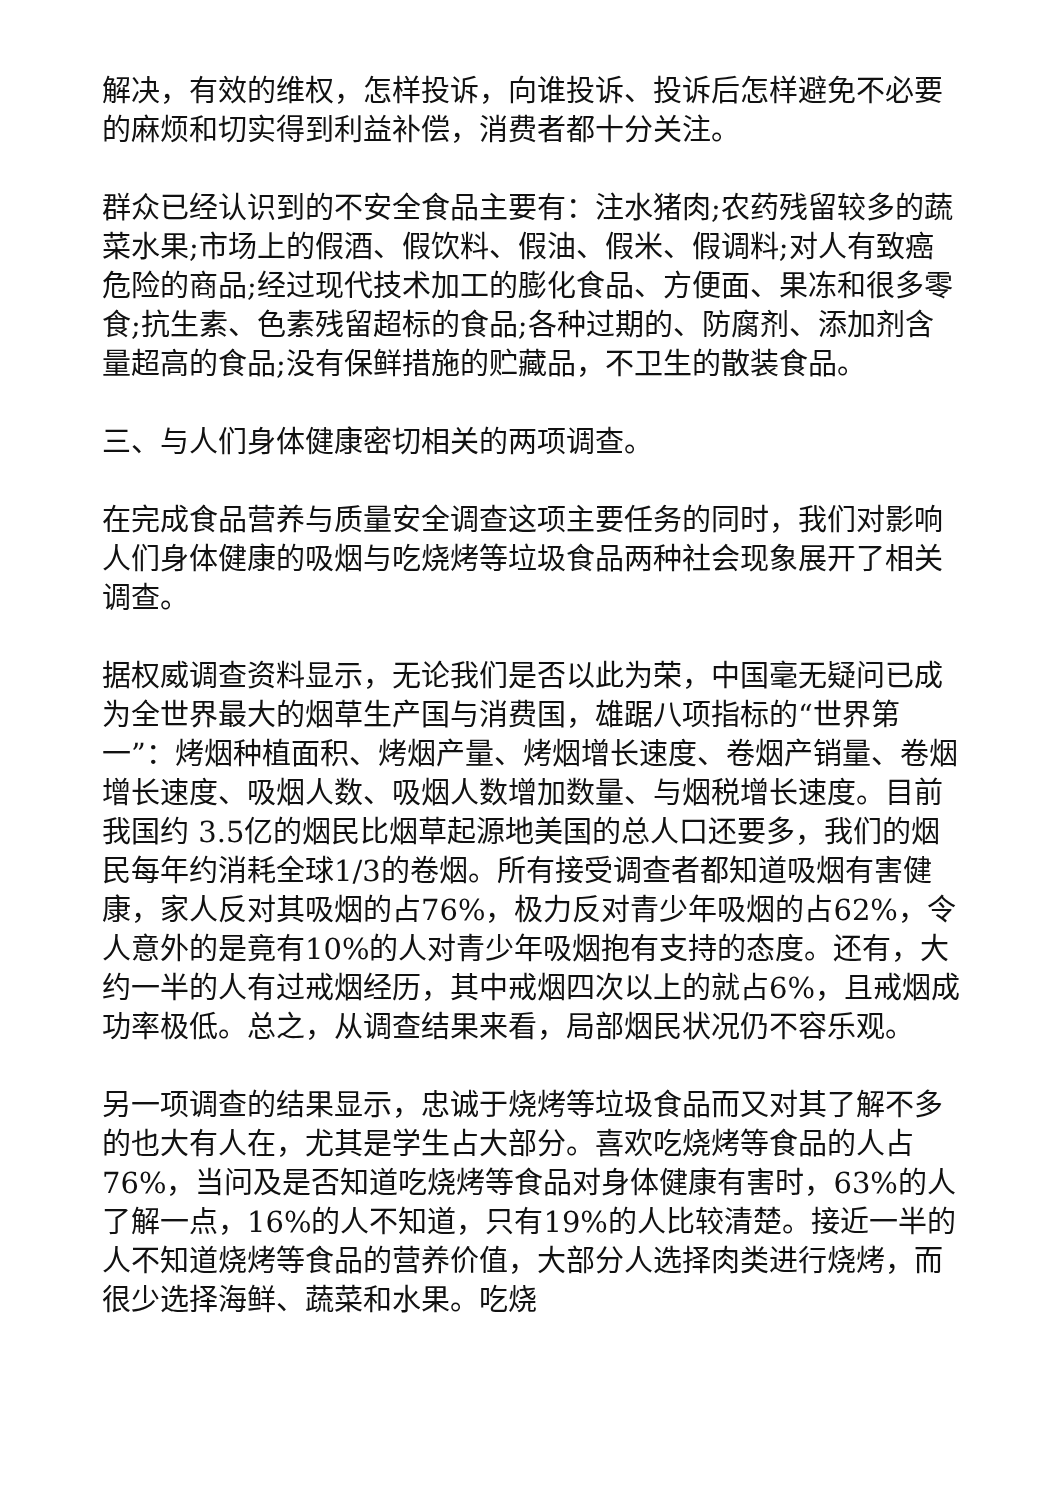解决，有效的维权，怎样投诉，向谁投诉、投诉后怎样避免不必要的麻烦和切实得到利益补偿，消费者都十分关注。
群众已经认识到的不安全食品主要有：注水猪肉;农药残留较多的蔬菜水果;市场上的假酒、假饮料、假油、假米、假调料;对人有致癌危险的商品;经过现代技术加工的膨化食品、方便面、果冻和很多零食;抗生素、色素残留超标的食品;各种过期的、防腐剂、添加剂含量超高的食品;没有保鲜措施的贮藏品，不卫生的散装食品。
三、与人们身体健康密切相关的两项调查。
在完成食品营养与质量安全调查这项主要任务的同时，我们对影响人们身体健康的吸烟与吃烧烤等垃圾食品两种社会现象展开了相关调查。
据权威调查资料显示，无论我们是否以此为荣，中国毫无疑问已成为全世界最大的烟草生产国与消费国，雄踞八项指标的“世界第一”：烤烟种植面积、烤烟产量、烤烟增长速度、卷烟产销量、卷烟增长速度、吸烟人数、吸烟人数增加数量、与烟税增长速度。目前我国约 3.5亿的烟民比烟草起源地美国的总人口还要多，我们的烟民每年约消耗全球1/3的卷烟。所有接受调查者都知道吸烟有害健康，家人反对其吸烟的占76%，极力反对青少年吸烟的占62%，令人意外的是竟有10%的人对青少年吸烟抱有支持的态度。还有，大约一半的人有过戒烟经历，其中戒烟四次以上的就占6%，且戒烟成功率极低。总之，从调查结果来看，局部烟民状况仍不容乐观。
另一项调查的结果显示，忠诚于烧烤等垃圾食品而又对其了解不多的也大有人在，尤其是学生占大部分。喜欢吃烧烤等食品的人占76%，当问及是否知道吃烧烤等食品对身体健康有害时，63%的人了解一点，16%的人不知道，只有19%的人比较清楚。接近一半的人不知道烧烤等食品的营养价值，大部分人选择肉类进行烧烤，而很少选择海鲜、蔬菜和水果。吃烧